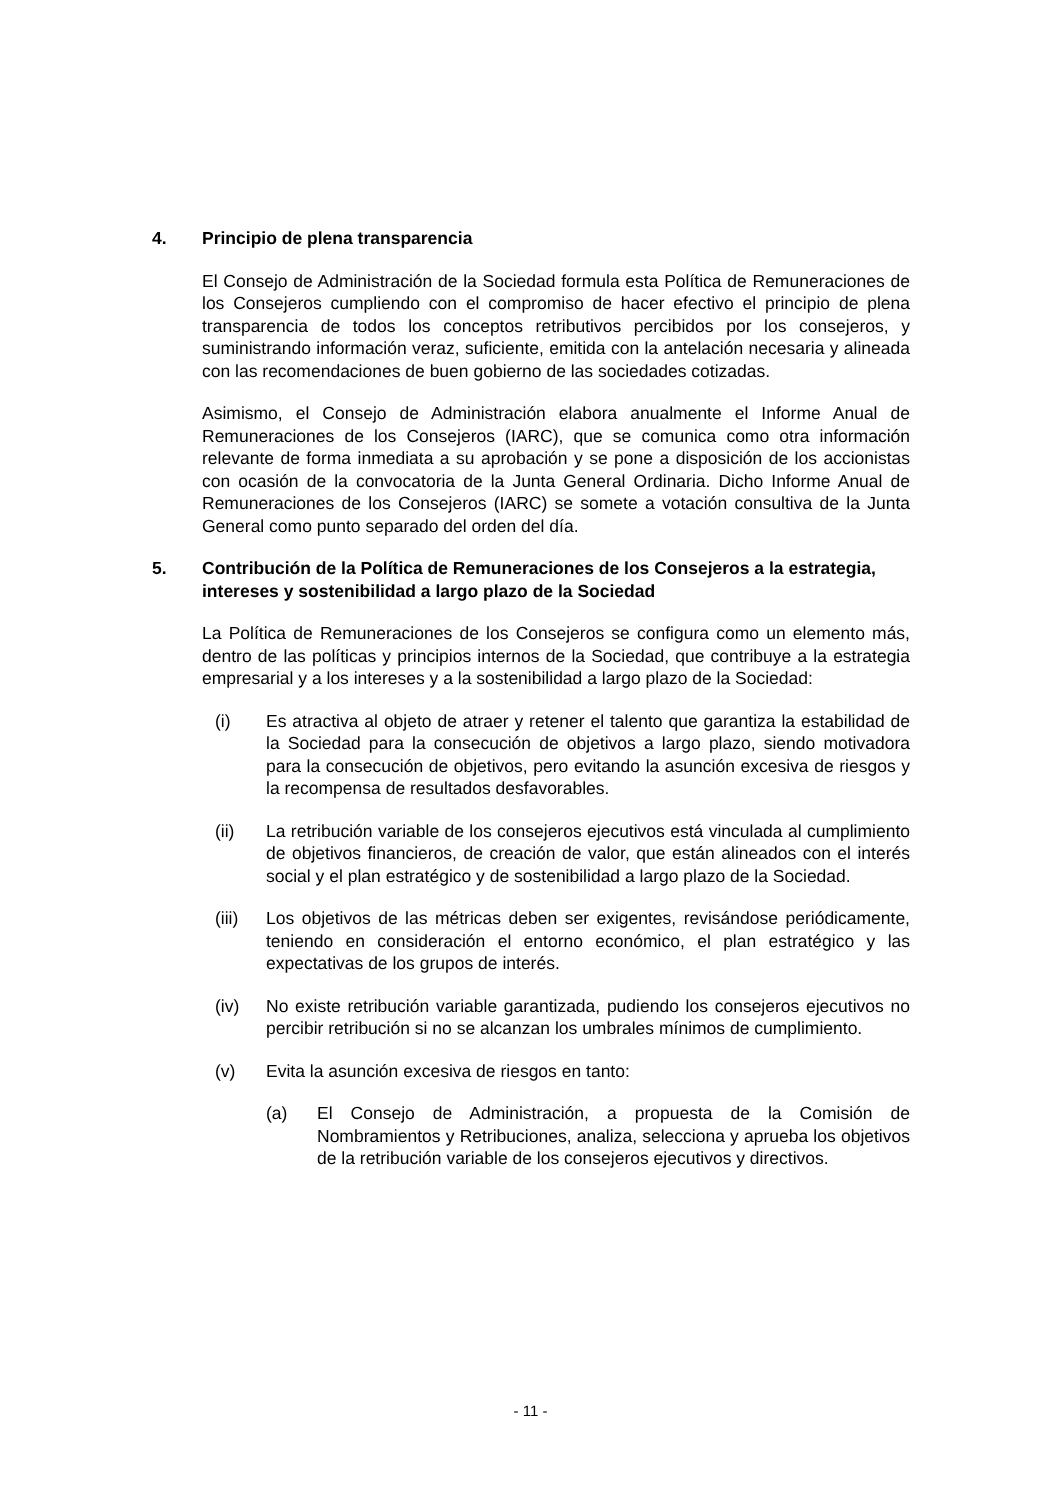4. Principio de plena transparencia
El Consejo de Administración de la Sociedad formula esta Política de Remuneraciones de los Consejeros cumpliendo con el compromiso de hacer efectivo el principio de plena transparencia de todos los conceptos retributivos percibidos por los consejeros, y suministrando información veraz, suficiente, emitida con la antelación necesaria y alineada con las recomendaciones de buen gobierno de las sociedades cotizadas.
Asimismo, el Consejo de Administración elabora anualmente el Informe Anual de Remuneraciones de los Consejeros (IARC), que se comunica como otra información relevante de forma inmediata a su aprobación y se pone a disposición de los accionistas con ocasión de la convocatoria de la Junta General Ordinaria. Dicho Informe Anual de Remuneraciones de los Consejeros (IARC) se somete a votación consultiva de la Junta General como punto separado del orden del día.
5. Contribución de la Política de Remuneraciones de los Consejeros a la estrategia, intereses y sostenibilidad a largo plazo de la Sociedad
La Política de Remuneraciones de los Consejeros se configura como un elemento más, dentro de las políticas y principios internos de la Sociedad, que contribuye a la estrategia empresarial y a los intereses y a la sostenibilidad a largo plazo de la Sociedad:
(i) Es atractiva al objeto de atraer y retener el talento que garantiza la estabilidad de la Sociedad para la consecución de objetivos a largo plazo, siendo motivadora para la consecución de objetivos, pero evitando la asunción excesiva de riesgos y la recompensa de resultados desfavorables.
(ii) La retribución variable de los consejeros ejecutivos está vinculada al cumplimiento de objetivos financieros, de creación de valor, que están alineados con el interés social y el plan estratégico y de sostenibilidad a largo plazo de la Sociedad.
(iii) Los objetivos de las métricas deben ser exigentes, revisándose periódicamente, teniendo en consideración el entorno económico, el plan estratégico y las expectativas de los grupos de interés.
(iv) No existe retribución variable garantizada, pudiendo los consejeros ejecutivos no percibir retribución si no se alcanzan los umbrales mínimos de cumplimiento.
(v) Evita la asunción excesiva de riesgos en tanto:
(a) El Consejo de Administración, a propuesta de la Comisión de Nombramientos y Retribuciones, analiza, selecciona y aprueba los objetivos de la retribución variable de los consejeros ejecutivos y directivos.
- 11 -